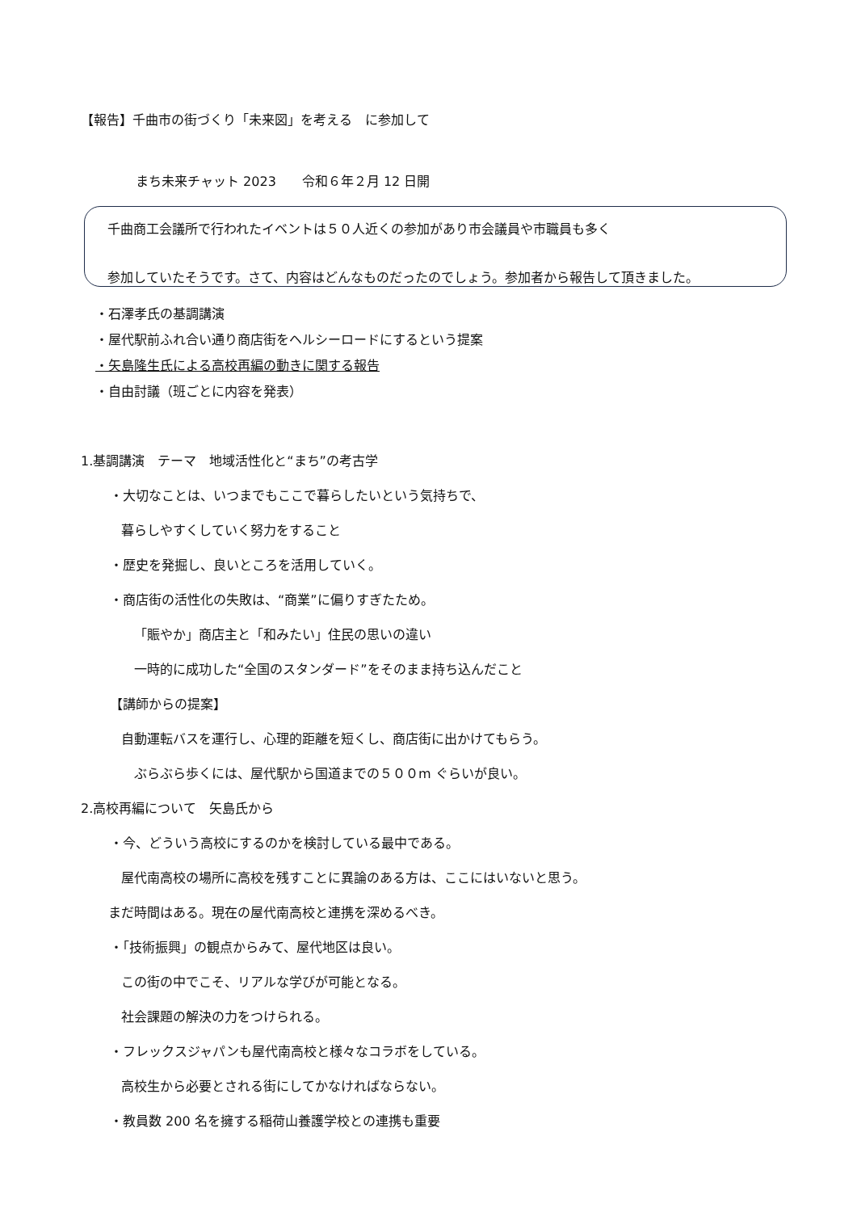【報告】千曲市の街づくり「未来図」を考える　に参加して
まち未来チャット 2023　　令和６年２月 12 日開
千曲商工会議所で行われたイベントは５０人近くの参加があり市会議員や市職員も多く
参加していたそうです。さて、内容はどんなものだったのでしょう。参加者から報告して頂きました。
・石澤孝氏の基調講演
・屋代駅前ふれ合い通り商店街をヘルシーロードにするという提案
・矢島隆生氏による高校再編の動きに関する報告
・自由討議（班ごとに内容を発表）
1.基調講演　テーマ　地域活性化と“まち”の考古学
・大切なことは、いつまでもここで暮らしたいという気持ちで、
暮らしやすくしていく努力をすること
・歴史を発掘し、良いところを活用していく。
・商店街の活性化の失敗は、“商業”に偏りすぎたため。
「賑やか」商店主と「和みたい」住民の思いの違い
一時的に成功した“全国のスタンダード”をそのまま持ち込んだこと
【講師からの提案】
自動運転バスを運行し、心理的距離を短くし、商店街に出かけてもらう。
ぶらぶら歩くには、屋代駅から国道までの５００m ぐらいが良い。
2.高校再編について　矢島氏から
・今、どういう高校にするのかを検討している最中である。
屋代南高校の場所に高校を残すことに異論のある方は、ここにはいないと思う。
まだ時間はある。現在の屋代南高校と連携を深めるべき。
・「技術振興」の観点からみて、屋代地区は良い。
この街の中でこそ、リアルな学びが可能となる。
社会課題の解決の力をつけられる。
・フレックスジャパンも屋代南高校と様々なコラボをしている。
高校生から必要とされる街にしてかなければならない。
・教員数 200 名を擁する稲荷山養護学校との連携も重要